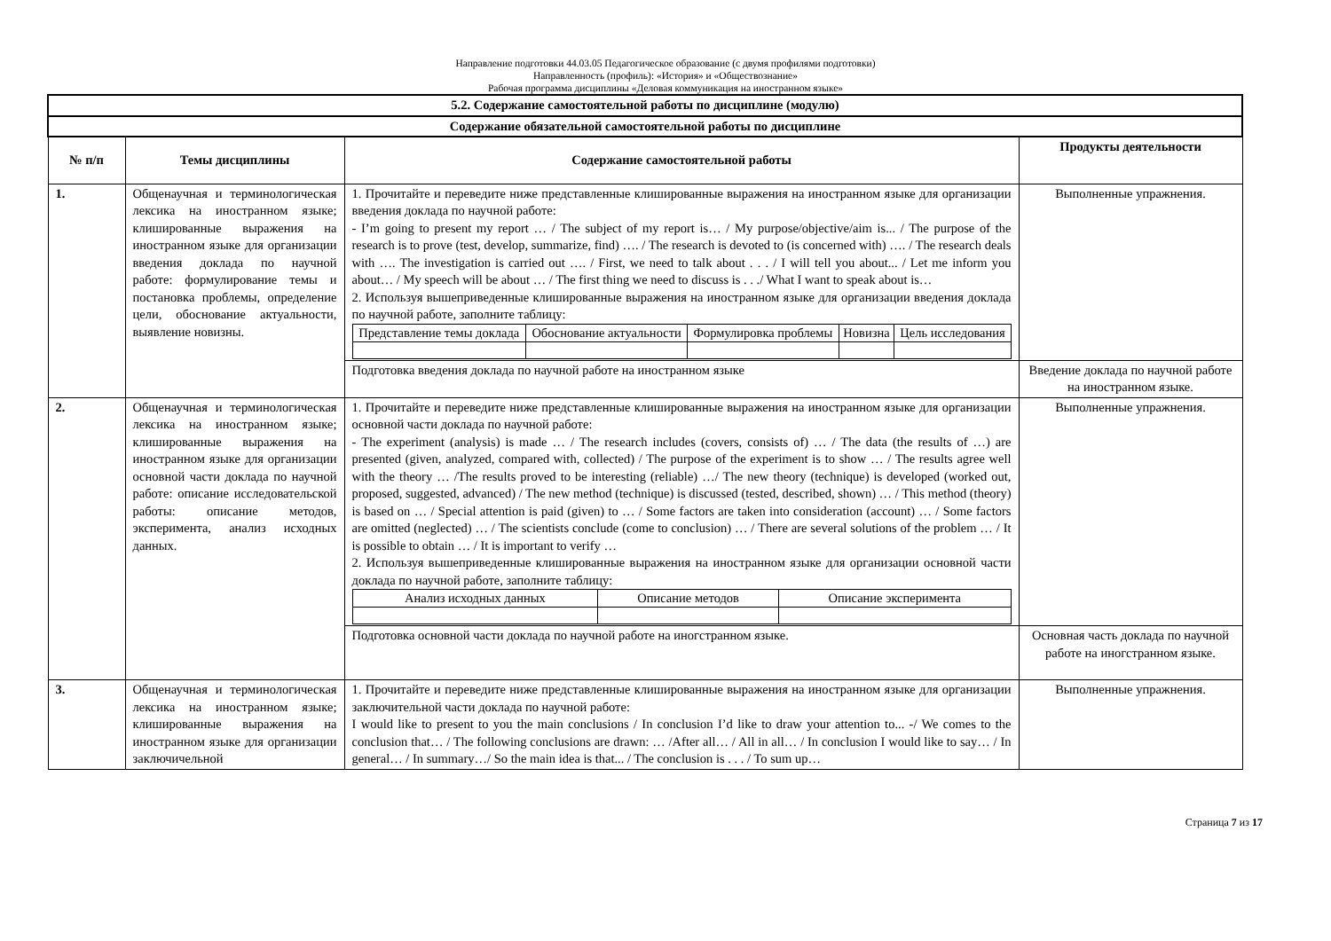Направление подготовки 44.03.05 Педагогическое образование (с двумя профилями подготовки)
Направленность (профиль): «История» и «Обществознание»
Рабочая программа дисциплины «Деловая коммуникация на иностранном языке»
| 5.2. Содержание самостоятельной работы по дисциплине (модулю) | | | |
| Содержание обязательной самостоятельной работы по дисциплине | | | |
| № п/п | Темы дисциплины | Содержание самостоятельной работы | Продукты деятельности |
| 1. | Общенаучная и терминологическая лексика на иностранном языке; клишированные выражения на иностранном языке для организации введения доклада по научной работе: формулирование темы и постановка проблемы, определение цели, обоснование актуальности, выявление новизны. | 1. Прочитайте и переведите ниже представленные клишированные выражения на иностранном языке для организации введения доклада по научной работе: - I’m going to present my report … / The subject of my report is… / My purpose/objective/aim is... / The purpose of the research is to prove (test, develop, summarize, find) …. / The research is devoted to (is concerned with) …. / The research deals with …. The investigation is carried out …. / First, we need to talk about . . . / I will tell you about... / Let me inform you about… / My speech will be about … / The first thing we need to discuss is . . ./ What I want to speak about is… 2. Используя вышеприведенные клишированные выражения на иностранном языке для организации введения доклада по научной работе, заполните таблицу: / Представление темы доклада / Обоснование актуальности / Формулировка проблемы / Новизна / Цель исследования / | Выполненные упражнения. |
| | | Подготовка введения доклада по научной работе на иностранном языке | Введение доклада по научной работе на иностранном языке. |
| 2. | Общенаучная и терминологическая лексика на иностранном языке; клишированные выражения на иностранном языке для организации основной части доклада по научной работе: описание исследовательской работы: описание методов, эксперимента, анализ исходных данных. | 1. Прочитайте и переведите ниже представленные клишированные выражения на иностранном языке для организации основной части доклада по научной работе: - The experiment (analysis) is made … / The research includes (covers, consists of) … / The data (the results of …) are presented (given, analyzed, compared with, collected) / The purpose of the experiment is to show … / The results agree well with the theory … /The results proved to be interesting (reliable) …/ The new theory (technique) is developed (worked out, proposed, suggested, advanced) / The new method (technique) is discussed (tested, described, shown) … / This method (theory) is based on … / Special attention is paid (given) to … / Some factors are taken into consideration (account) … / Some factors are omitted (neglected) … / The scientists conclude (come to conclusion) … / There are several solutions of the problem … / It is possible to obtain … / It is important to verify … 2. Используя вышеприведенные клишированные выражения на иностранном языке для организации основной части доклада по научной работе, заполните таблицу: / Анализ исходных данных / Описание методов / Описание эксперимента / | Выполненные упражнения. |
| | | Подготовка основной части доклада по научной работе на иногстранном языке. | Основная часть доклада по научной работе на иногстранном языке. |
| 3. | Общенаучная и терминологическая лексика на иностранном языке; клишированные выражения на иностранном языке для организации заключичельной | 1. Прочитайте и переведите ниже представленные клишированные выражения на иностранном языке для организации заключительной части доклада по научной работе: I would like to present to you the main conclusions / In conclusion I’d like to draw your attention to... -/ We comes to the conclusion that… / The following conclusions are drawn: … /After all… / All in all… / In conclusion I would like to say… / In general… / In summary…/ So the main idea is that... / The conclusion is . . . / To sum up… | Выполненные упражнения. |
Страница 7 из 17